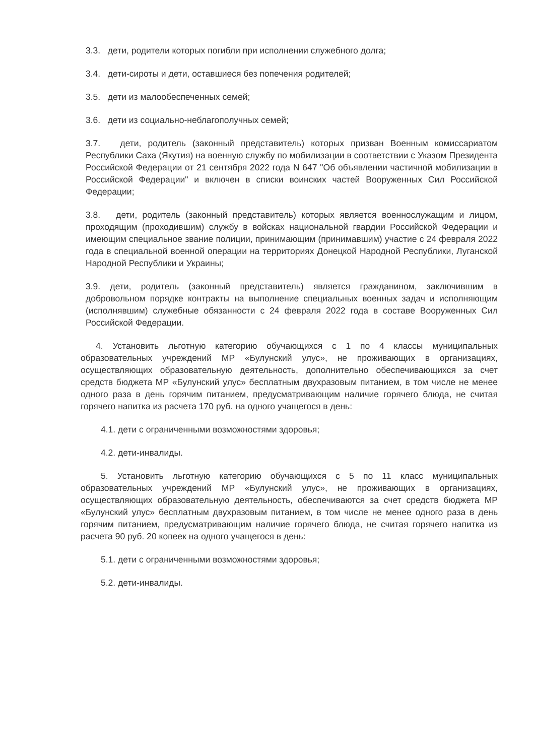3.3. дети, родители которых погибли при исполнении служебного долга;
3.4. дети-сироты и дети, оставшиеся без попечения родителей;
3.5. дети из малообеспеченных семей;
3.6. дети из социально-неблагополучных семей;
3.7. дети, родитель (законный представитель) которых призван Военным комиссариатом Республики Саха (Якутия) на военную службу по мобилизации в соответствии с Указом Президента Российской Федерации от 21 сентября 2022 года N 647 "Об объявлении частичной мобилизации в Российской Федерации" и включен в списки воинских частей Вооруженных Сил Российской Федерации;
3.8. дети, родитель (законный представитель) которых является военнослужащим и лицом, проходящим (проходившим) службу в войсках национальной гвардии Российской Федерации и имеющим специальное звание полиции, принимающим (принимавшим) участие с 24 февраля 2022 года в специальной военной операции на территориях Донецкой Народной Республики, Луганской Народной Республики и Украины;
3.9. дети, родитель (законный представитель) является гражданином, заключившим в добровольном порядке контракты на выполнение специальных военных задач и исполняющим (исполнявшим) служебные обязанности с 24 февраля 2022 года в составе Вооруженных Сил Российской Федерации.
4. Установить льготную категорию обучающихся с 1 по 4 классы муниципальных образовательных учреждений МР «Булунский улус», не проживающих в организациях, осуществляющих образовательную деятельность, дополнительно обеспечивающихся за счет средств бюджета МР «Булунский улус» бесплатным двухразовым питанием, в том числе не менее одного раза в день горячим питанием, предусматривающим наличие горячего блюда, не считая горячего напитка из расчета 170 руб. на одного учащегося в день:
4.1. дети с ограниченными возможностями здоровья;
4.2. дети-инвалиды.
5. Установить льготную категорию обучающихся с 5 по 11 класс муниципальных образовательных учреждений МР «Булунский улус», не проживающих в организациях, осуществляющих образовательную деятельность, обеспечиваются за счет средств бюджета МР «Булунский улус» бесплатным двухразовым питанием, в том числе не менее одного раза в день горячим питанием, предусматривающим наличие горячего блюда, не считая горячего напитка из расчета 90 руб. 20 копеек на одного учащегося в день:
5.1. дети с ограниченными возможностями здоровья;
5.2. дети-инвалиды.